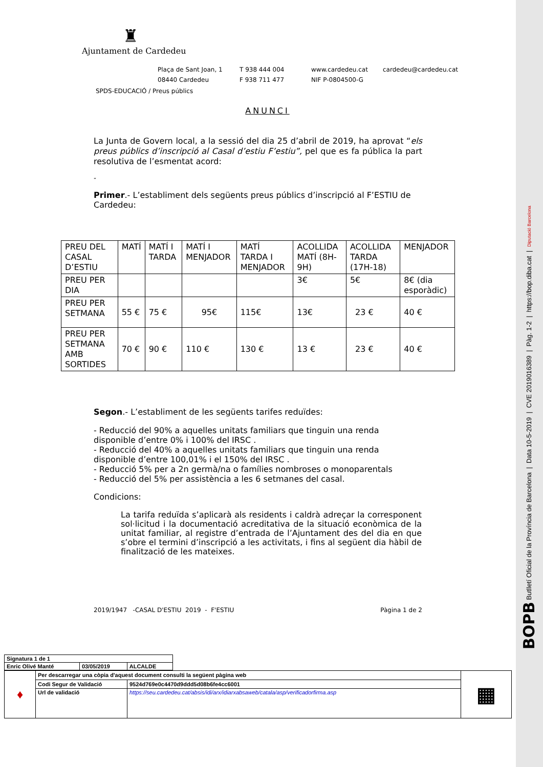♜
Ajuntament de Cardedeu
Plaça de Sant Joan, 1 T 938 444 004 www.cardedeu.cat cardedeu@cardedeu.cat 08440 Cardedeu F 938 711 477 NIF P-0804500-G
SPDS-EDUCACIÓ / Preus públics
ANUNCI
La Junta de Govern local, a la sessió del dia 25 d’abril de 2019, ha aprovat “els preus públics d’inscripció al Casal d’estiu F’estiu”, pel que es fa pública la part resolutiva de l’esmentat acord:
“
Primer.- L’establiment dels següents preus públics d’inscripció al F’ESTIU de Cardedeu:
| PREU DEL CASAL D’ESTIU | MATÍ | MATÍ I TARDA | MATÍ I MENJADOR | MATÍ TARDA I MENJADOR | ACOLLIDA MATÍ (8H-9H) | ACOLLIDA TARDA (17H-18) | MENJADOR |
| PREU PER DIA | | | | | 3€ | 5€ | 8€ (dia esporàdic) |
| PREU PER SETMANA | 55 € | 75 € | 95€ | 115€ | 13€ | 23 € | 40 € |
| PREU PER SETMANA AMB SORTIDES | 70 € | 90 € | 110 € | 130 € | 13 € | 23 € | 40 € |
Segon.- L’establiment de les següents tarifes reduïdes:
- Reducció del 90% a aquelles unitats familiars que tinguin una renda disponible d’entre 0% i 100% del IRSC .
- Reducció del 40% a aquelles unitats familiars que tinguin una renda disponible d’entre 100,01% i el 150% del IRSC .
- Reducció 5% per a 2n germà/na o famílies nombroses o monoparentals
- Reducció del 5% per assistència a les 6 setmanes del casal.
Condicions:
La tarifa reduïda s’aplicarà als residents i caldrà adreçar la corresponent sol·licitud i la documentació acreditativa de la situació econòmica de la unitat familiar, al registre d’entrada de l’Ajuntament des del dia en que s’obre el termini d’inscripció a les activitats, i fins al següent dia hàbil de finalització de les mateixes.
2019/1947 -CASAL D'ESTIU 2019 - F'ESTIU Pàgina 1 de 2
| Signatura 1 de 1 | | |
| Enric Olivé Manté | 03/05/2019 | ALCALDE |
| ♦ | Per descarregar una còpia d'aquest document consulti la següent pàgina web | | ▦ |
| | Codi Segur de Validació | 9524d769e0c4470d9ddd5d08b6fe4cc6001 | |
| | Url de validació | https://seu.cardedeu.cat/absis/idi/arx/idiarxabsaweb/catala/asp/verificadorfirma.asp | |
BOPB Butlletí Oficial de la Província de Barcelona | Data 10-5-2019 | CVE 2019016389 | Pàg. 1-2 | https://bop.diba.cat | Diputació Barcelona